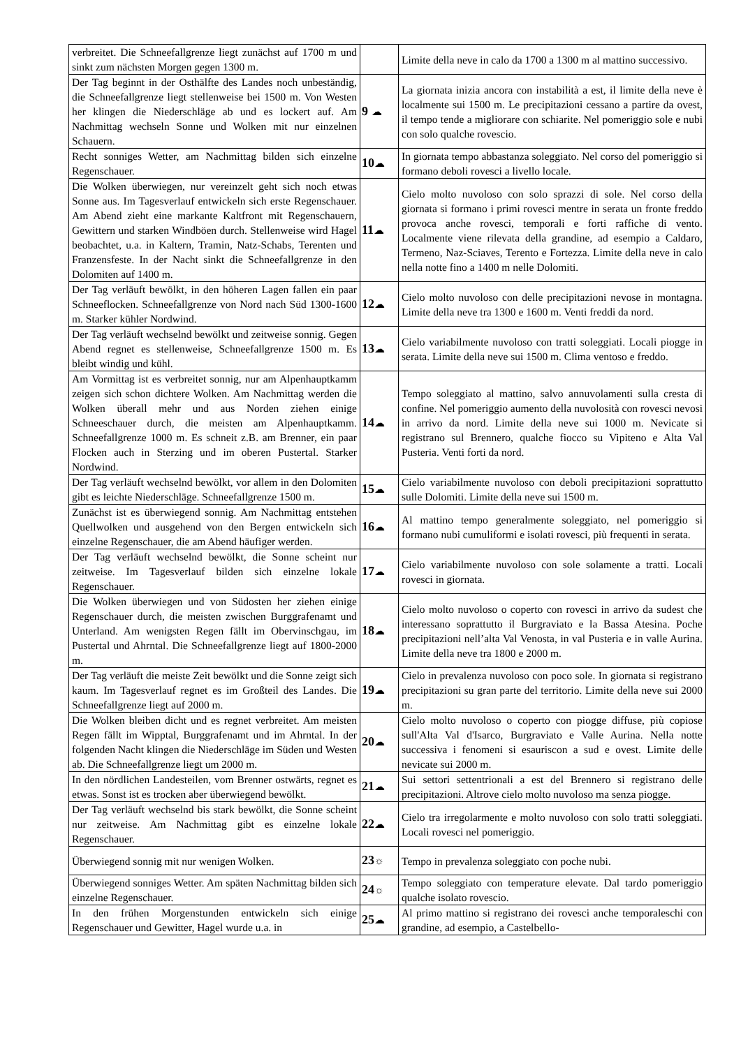| verbreitet. Die Schneefallgrenze liegt zunächst auf 1700 m und sinkt zum nächsten Morgen gegen 1300 m. | | Limite della neve in calo da 1700 a 1300 m al mattino successivo. |
| Der Tag beginnt in der Osthälfte des Landes noch unbeständig, die Schneefallgrenze liegt stellenweise bei 1500 m. Von Westen her klingen die Niederschläge ab und es lockert auf. Am Nachmittag wechseln Sonne und Wolken mit nur einzelnen Schauern. | 9 ☁ | La giornata inizia ancora con instabilità a est, il limite della neve è localmente sui 1500 m. Le precipitazioni cessano a partire da ovest, il tempo tende a migliorare con schiarite. Nel pomeriggio sole e nubi con solo qualche rovescio. |
| Recht sonniges Wetter, am Nachmittag bilden sich einzelne Regenschauer. | 10 ☁ | In giornata tempo abbastanza soleggiato. Nel corso del pomeriggio si formano deboli rovesci a livello locale. |
| Die Wolken überwiegen, nur vereinzelt geht sich noch etwas Sonne aus. Im Tagesverlauf entwickeln sich erste Regenschauer. Am Abend zieht eine markante Kaltfront mit Regenschauern, Gewittern und starken Windböen durch. Stellenweise wird Hagel beobachtet, u.a. in Kaltern, Tramin, Natz-Schabs, Terenten und Franzensfeste. In der Nacht sinkt die Schneefallgrenze in den Dolomiten auf 1400 m. | 11 ☁ | Cielo molto nuvoloso con solo sprazzi di sole. Nel corso della giornata si formano i primi rovesci mentre in serata un fronte freddo provoca anche rovesci, temporali e forti raffiche di vento. Localmente viene rilevata della grandine, ad esempio a Caldaro, Termeno, Naz-Sciaves, Terento e Fortezza. Limite della neve in calo nella notte fino a 1400 m nelle Dolomiti. |
| Der Tag verläuft bewölkt, in den höheren Lagen fallen ein paar Schneeflocken. Schneefallgrenze von Nord nach Süd 1300-1600 m. Starker kühler Nordwind. | 12 ☁ | Cielo molto nuvoloso con delle precipitazioni nevose in montagna. Limite della neve tra 1300 e 1600 m. Venti freddi da nord. |
| Der Tag verläuft wechselnd bewölkt und zeitweise sonnig. Gegen Abend regnet es stellenweise, Schneefallgrenze 1500 m. Es bleibt windig und kühl. | 13 ☁ | Cielo variabilmente nuvoloso con tratti soleggiati. Locali piogge in serata. Limite della neve sui 1500 m. Clima ventoso e freddo. |
| Am Vormittag ist es verbreitet sonnig, nur am Alpenhauptkamm zeigen sich schon dichtere Wolken. Am Nachmittag werden die Wolken überall mehr und aus Norden ziehen einige Schneeschauer durch, die meisten am Alpenhauptkamm. Schneefallgrenze 1000 m. Es schneit z.B. am Brenner, ein paar Flocken auch in Sterzing und im oberen Pustertal. Starker Nordwind. | 14 ☁ | Tempo soleggiato al mattino, salvo annuvolamenti sulla cresta di confine. Nel pomeriggio aumento della nuvolosità con rovesci nevosi in arrivo da nord. Limite della neve sui 1000 m. Nevicate si registrano sul Brennero, qualche fiocco su Vipiteno e Alta Val Pusteria. Venti forti da nord. |
| Der Tag verläuft wechselnd bewölkt, vor allem in den Dolomiten gibt es leichte Niederschläge. Schneefallgrenze 1500 m. | 15 ☁ | Cielo variabilmente nuvoloso con deboli precipitazioni soprattutto sulle Dolomiti. Limite della neve sui 1500 m. |
| Zunächst ist es überwiegend sonnig. Am Nachmittag entstehen Quellwolken und ausgehend von den Bergen entwickeln sich einzelne Regenschauer, die am Abend häufiger werden. | 16 ☁ | Al mattino tempo generalmente soleggiato, nel pomeriggio si formano nubi cumuliformi e isolati rovesci, più frequenti in serata. |
| Der Tag verläuft wechselnd bewölkt, die Sonne scheint nur zeitweise. Im Tagesverlauf bilden sich einzelne lokale Regenschauer. | 17 ☁ | Cielo variabilmente nuvoloso con sole solamente a tratti. Locali rovesci in giornata. |
| Die Wolken überwiegen und von Südosten her ziehen einige Regenschauer durch, die meisten zwischen Burggrafenamt und Unterland. Am wenigsten Regen fällt im Obervinschgau, im Pustertal und Ahrntal. Die Schneefallgrenze liegt auf 1800-2000 m. | 18 ☁ | Cielo molto nuvoloso o coperto con rovesci in arrivo da sudest che interessano soprattutto il Burgraviato e la Bassa Atesina. Poche precipitazioni nell’alta Val Venosta, in val Pusteria e in valle Aurina. Limite della neve tra 1800 e 2000 m. |
| Der Tag verläuft die meiste Zeit bewölkt und die Sonne zeigt sich kaum. Im Tagesverlauf regnet es im Großteil des Landes. Die Schneefallgrenze liegt auf 2000 m. | 19 ☁ | Cielo in prevalenza nuvoloso con poco sole. In giornata si registrano precipitazioni su gran parte del territorio. Limite della neve sui 2000 m. |
| Die Wolken bleiben dicht und es regnet verbreitet. Am meisten Regen fällt im Wipptal, Burggrafenamt und im Ahrntal. In der folgenden Nacht klingen die Niederschläge im Süden und Westen ab. Die Schneefallgrenze liegt um 2000 m. | 20 ☁ | Cielo molto nuvoloso o coperto con piogge diffuse, più copiose sull'Alta Val d'Isarco, Burgraviato e Valle Aurina. Nella notte successiva i fenomeni si esauriscon a sud e ovest. Limite delle nevicate sui 2000 m. |
| In den nördlichen Landesteilen, vom Brenner ostwärts, regnet es etwas. Sonst ist es trocken aber überwiegend bewölkt. | 21 ☁ | Sui settori settentrionali a est del Brennero si registrano delle precipitazioni. Altrove cielo molto nuvoloso ma senza piogge. |
| Der Tag verläuft wechselnd bis stark bewölkt, die Sonne scheint nur zeitweise. Am Nachmittag gibt es einzelne lokale Regenschauer. | 22 ☁ | Cielo tra irregolarmente e molto nuvoloso con solo tratti soleggiati. Locali rovesci nel pomeriggio. |
| Überwiegend sonnig mit nur wenigen Wolken. | 23 ☼ | Tempo in prevalenza soleggiato con poche nubi. |
| Überwiegend sonniges Wetter. Am späten Nachmittag bilden sich einzelne Regenschauer. | 24 ☼ | Tempo soleggiato con temperature elevate. Dal tardo pomeriggio qualche isolato rovescio. |
| In den frühen Morgenstunden entwickeln sich einige Regenschauer und Gewitter, Hagel wurde u.a. in | 25 ☁ | Al primo mattino si registrano dei rovesci anche temporaleschi con grandine, ad esempio, a Castelbello- |